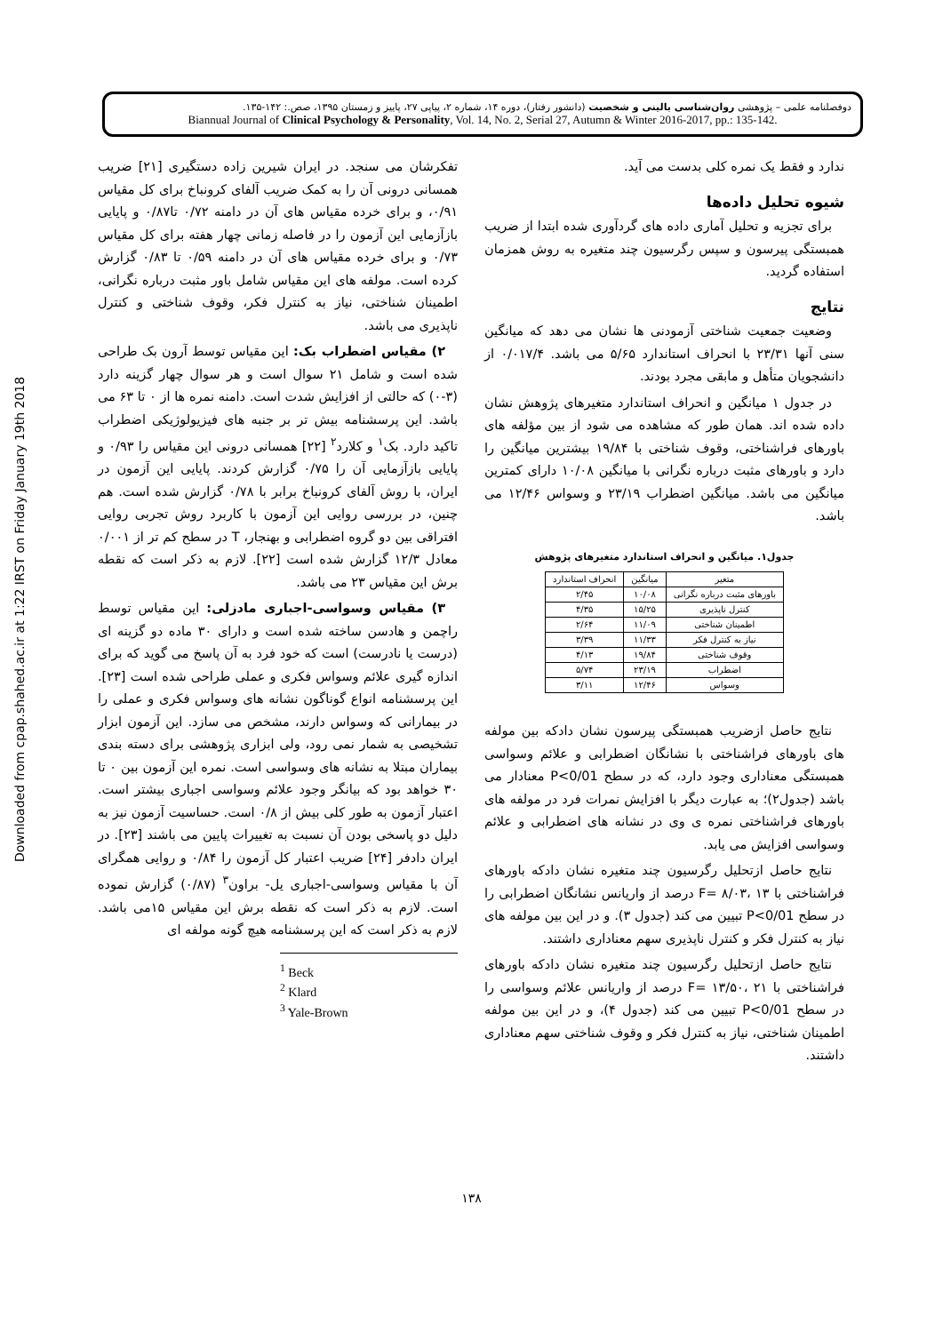دوفصلنامه علمی – پژوهشی روان‌شناسی بالینی و شخصیت (دانشور رفتار)، دوره ۱۴، شماره ۲، پیاپی ۲۷، پاییز و زمستان ۱۳۹۵، صص.: ۱۴۲-۱۳۵.
Biannual Journal of Clinical Psychology & Personality, Vol. 14, No. 2, Serial 27, Autumn & Winter 2016-2017, pp.: 135-142.
Downloaded from cpap.shahed.ac.ir at 1:22 IRST on Friday January 19th 2018
تفکرشان می سنجد. در ایران شیرین زاده دستگیری [۲۱] ضریب همسانی درونی آن را به کمک ضریب آلفای کرونباخ برای کل مقیاس ۰/۹۱، و برای خرده مقیاس های آن در دامنه ۰/۷۲ تا۰/۸۷ و پایایی بازآزمایی این آزمون را در فاصله زمانی چهار هفته برای کل مقیاس ۰/۷۳ و برای خرده مقیاس های آن در دامنه ۰/۵۹ تا ۰/۸۳ گزارش کرده است. مولفه های این مقیاس شامل باور مثبت درباره نگرانی، اطمینان شناختی، نیاز به کنترل فکر، وقوف شناختی و کنترل ناپذیری می باشد.
۲) مقیاس اضطراب بک: این مقیاس توسط آرون بک طراحی شده است و شامل ۲۱ سوال است و هر سوال چهار گزینه دارد (۳-۰) که حالتی از افزایش شدت است. دامنه نمره ها از ۰ تا ۶۳ می باشد. این پرسشنامه بیش تر بر جنبه های فیزیولوژیکی اضطراب تاکید دارد. بک<sup>۱</sup> و کلارد<sup>۲</sup> [۲۲] همسانی درونی این مقیاس را ۰/۹۳ و پایایی بازآزمایی آن را ۰/۷۵ گزارش کردند. پایایی این آزمون در ایران، با روش آلفای کرونباخ برابر با ۰/۷۸ گزارش شده است. هم چنین، در بررسی روایی این آزمون با کاربرد روش تجربی روایی افتراقی بین دو گروه اضطرابی و بهنجار، T در سطح کم تر از ۰/۰۰۱ معادل ۱۲/۳ گزارش شده است [۲۲]. لازم به ذکر است که نقطه برش این مقیاس ۲۳ می باشد.
۳) مقیاس وسواسی-اجباری مادزلی: این مقیاس توسط راچمن و هادسن ساخته شده است و دارای ۳۰ ماده دو گزینه ای (درست یا نادرست) است که خود فرد به آن پاسخ می گوید که برای اندازه گیری علائم وسواس فکری و عملی طراحی شده است [۲۳]. این پرسشنامه انواع گوناگون نشانه های وسواس فکری و عملی را در بیمارانی که وسواس دارند، مشخص می سازد. این آزمون ابزار تشخیصی به شمار نمی رود، ولی ابزاری پژوهشی برای دسته بندی بیماران مبتلا به نشانه های وسواسی است. نمره این آزمون بین ۰ تا ۳۰ خواهد بود که بیانگر وجود علائم وسواسی اجباری بیشتر است. اعتبار آزمون به طور کلی بیش از ۰/۸ است. حساسیت آزمون نیز به دلیل دو پاسخی بودن آن نسبت به تغییرات پایین می باشند [۲۳]. در ایران دادفر [۲۴] ضریب اعتبار کل آزمون را ۰/۸۴ و روایی همگرای آن با مقیاس وسواسی-اجباری یل- براون<sup>۳</sup> (۰/۸۷) گزارش نموده است. لازم به ذکر است که نقطه برش این مقیاس ۱۵می باشد. لازم به ذکر است که این پرسشنامه هیچ گونه مولفه ای
<sup>1</sup> Beck
<sup>2</sup> Klard
<sup>3</sup> Yale-Brown
ندارد و فقط یک نمره کلی بدست می آید.
شیوه تحلیل داده‌ها
برای تجزیه و تحلیل آماری داده های گردآوری شده ابتدا از ضریب همبستگی پیرسون و سپس رگرسیون چند متغیره به روش همزمان استفاده گردید.
نتایج
وضعیت جمعیت شناختی آزمودنی ها نشان می دهد که میانگین سنی آنها ۲۳/۳۱ با انحراف استاندارد ۵/۶۵ می باشد. ۰/۰۱۷/۴ از دانشجویان متأهل و مابقی مجرد بودند.
در جدول ۱ میانگین و انحراف استاندارد متغیرهای پژوهش نشان داده شده اند. همان طور که مشاهده می شود از بین مؤلفه های باورهای فراشناختی، وقوف شناختی با ۱۹/۸۴ بیشترین میانگین را دارد و باورهای مثبت درباره نگرانی با میانگین ۱۰/۰۸ دارای کمترین میانگین می باشد. میانگین اضطراب ۲۳/۱۹ و وسواس ۱۲/۴۶ می باشد.
جدول۱. میانگین و انحراف استاندارد متغیرهای پژوهش
| متغیر | میانگین | انحراف استاندارد |
| --- | --- | --- |
| باورهای مثبت درباره نگرانی | ۱۰/۰۸ | ۲/۴۵ |
| کنترل ناپذیری | ۱۵/۲۵ | ۴/۳۵ |
| اطمینان شناختی | ۱۱/۰۹ | ۲/۶۴ |
| نیاز به کنترل فکر | ۱۱/۳۳ | ۳/۳۹ |
| وقوف شناختی | ۱۹/۸۴ | ۴/۱۳ |
| اضطراب | ۲۳/۱۹ | ۵/۷۴ |
| وسواس | ۱۲/۴۶ | ۳/۱۱ |
نتایج حاصل ازضریب همبستگی پیرسون نشان دادکه بین مولفه های باورهای فراشناختی با نشانگان اضطرابی و علائم وسواسی همبستگی معناداری وجود دارد، که در سطح P<0/01 معنادار می باشد (جدول۲)؛ به عبارت دیگر با افزایش نمرات فرد در مولفه های باورهای فراشناختی نمره ی وی در نشانه های اضطرابی و علائم وسواسی افزایش می یابد.
نتایج حاصل ازتحلیل رگرسیون چند متغیره نشان دادکه باورهای فراشناختی با F= ۸/۰۳، ۱۳ درصد از واریانس نشانگان اضطرابی را در سطح P<0/01 تبیین می کند (جدول ۳). و در این بین مولفه های نیاز به کنترل فکر و کنترل ناپذیری سهم معناداری داشتند.
نتایج حاصل ازتحلیل رگرسیون چند متغیره نشان دادکه باورهای فراشناختی با F= ۱۳/۵۰، ۲۱ درصد از واریانس علائم وسواسی را در سطح P<0/01 تبیین می کند (جدول ۴)، و در این بین مولفه اطمینان شناختی، نیاز به کنترل فکر و وقوف شناختی سهم معناداری داشتند.
۱۳۸